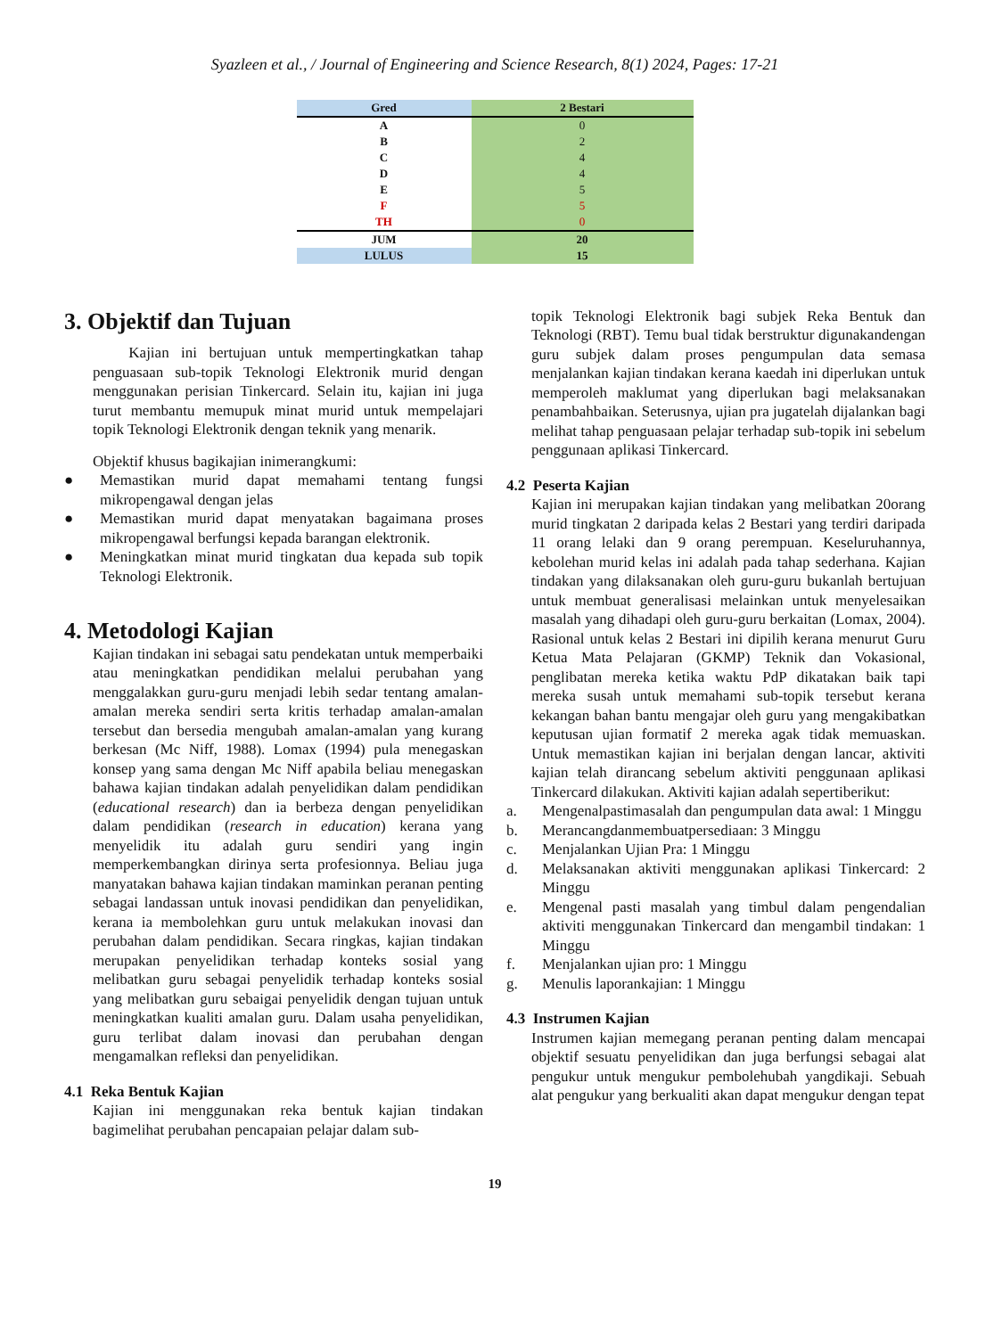Syazleen et al., / Journal of Engineering and Science Research, 8(1) 2024, Pages: 17-21
| Gred | 2 Bestari |
| --- | --- |
| A | 0 |
| B | 2 |
| C | 4 |
| D | 4 |
| E | 5 |
| F | 5 |
| TH | 0 |
| JUM | 20 |
| LULUS | 15 |
3. Objektif dan Tujuan
Kajian ini bertujuan untuk mempertingkatkan tahap penguasaan sub-topik Teknologi Elektronik murid dengan menggunakan perisian Tinkercard. Selain itu, kajian ini juga turut membantu memupuk minat murid untuk mempelajari topik Teknologi Elektronik dengan teknik yang menarik.
Objektif khusus bagikajian inimerangkumi:
● Memastikan murid dapat memahami tentang fungsi mikropengawal dengan jelas
● Memastikan murid dapat menyatakan bagaimana proses mikropengawal berfungsi kepada barangan elektronik.
● Meningkatkan minat murid tingkatan dua kepada sub topik Teknologi Elektronik.
4. Metodologi Kajian
Kajian tindakan ini sebagai satu pendekatan untuk memperbaiki atau meningkatkan pendidikan melalui perubahan yang menggalakkan guru-guru menjadi lebih sedar tentang amalan-amalan mereka sendiri serta kritis terhadap amalan-amalan tersebut dan bersedia mengubah amalan-amalan yang kurang berkesan (Mc Niff, 1988). Lomax (1994) pula menegaskan konsep yang sama dengan Mc Niff apabila beliau menegaskan bahawa kajian tindakan adalah penyelidikan dalam pendidikan (educational research) dan ia berbeza dengan penyelidikan dalam pendidikan (research in education) kerana yang menyelidik itu adalah guru sendiri yang ingin memperkembangkan dirinya serta profesionnya. Beliau juga manyatakan bahawa kajian tindakan maminkan peranan penting sebagai landassan untuk inovasi pendidikan dan penyelidikan, kerana ia membolehkan guru untuk melakukan inovasi dan perubahan dalam pendidikan. Secara ringkas, kajian tindakan merupakan penyelidikan terhadap konteks sosial yang melibatkan guru sebagai penyelidik terhadap konteks sosial yang melibatkan guru sebaigai penyelidik dengan tujuan untuk meningkatkan kualiti amalan guru. Dalam usaha penyelidikan, guru terlibat dalam inovasi dan perubahan dengan mengamalkan refleksi dan penyelidikan.
4.1 Reka Bentuk Kajian
Kajian ini menggunakan reka bentuk kajian tindakan bagimelihat perubahan pencapaian pelajar dalam sub-
topik Teknologi Elektronik bagi subjek Reka Bentuk dan Teknologi (RBT). Temu bual tidak berstruktur digunakandengan guru subjek dalam proses pengumpulan data semasa menjalankan kajian tindakan kerana kaedah ini diperlukan untuk memperoleh maklumat yang diperlukan bagi melaksanakan penambahbaikan. Seterusnya, ujian pra jugatelah dijalankan bagi melihat tahap penguasaan pelajar terhadap sub-topik ini sebelum penggunaan aplikasi Tinkercard.
4.2 Peserta Kajian
Kajian ini merupakan kajian tindakan yang melibatkan 20orang murid tingkatan 2 daripada kelas 2 Bestari yang terdiri daripada 11 orang lelaki dan 9 orang perempuan. Keseluruhannya, kebolehan murid kelas ini adalah pada tahap sederhana. Kajian tindakan yang dilaksanakan oleh guru-guru bukanlah bertujuan untuk membuat generalisasi melainkan untuk menyelesaikan masalah yang dihadapi oleh guru-guru berkaitan (Lomax, 2004). Rasional untuk kelas 2 Bestari ini dipilih kerana menurut Guru Ketua Mata Pelajaran (GKMP) Teknik dan Vokasional, penglibatan mereka ketika waktu PdP dikatakan baik tapi mereka susah untuk memahami sub-topik tersebut kerana kekangan bahan bantu mengajar oleh guru yang mengakibatkan keputusan ujian formatif 2 mereka agak tidak memuaskan. Untuk memastikan kajian ini berjalan dengan lancar, aktiviti kajian telah dirancang sebelum aktiviti penggunaan aplikasi Tinkercard dilakukan. Aktiviti kajian adalah sepertiberikut:
a. Mengenalpastimasalah dan pengumpulan data awal: 1 Minggu
b. Merancangdanmembuatpersediaan: 3 Minggu
c. Menjalankan Ujian Pra: 1 Minggu
d. Melaksanakan aktiviti menggunakan aplikasi Tinkercard: 2 Minggu
e. Mengenal pasti masalah yang timbul dalam pengendalian aktiviti menggunakan Tinkercard dan mengambil tindakan: 1 Minggu
f. Menjalankan ujian pro: 1 Minggu
g. Menulis laporankajian: 1 Minggu
4.3 Instrumen Kajian
Instrumen kajian memegang peranan penting dalam mencapai objektif sesuatu penyelidikan dan juga berfungsi sebagai alat pengukur untuk mengukur pembolehubah yangdikaji. Sebuah alat pengukur yang berkualiti akan dapat mengukur dengan tepat
19